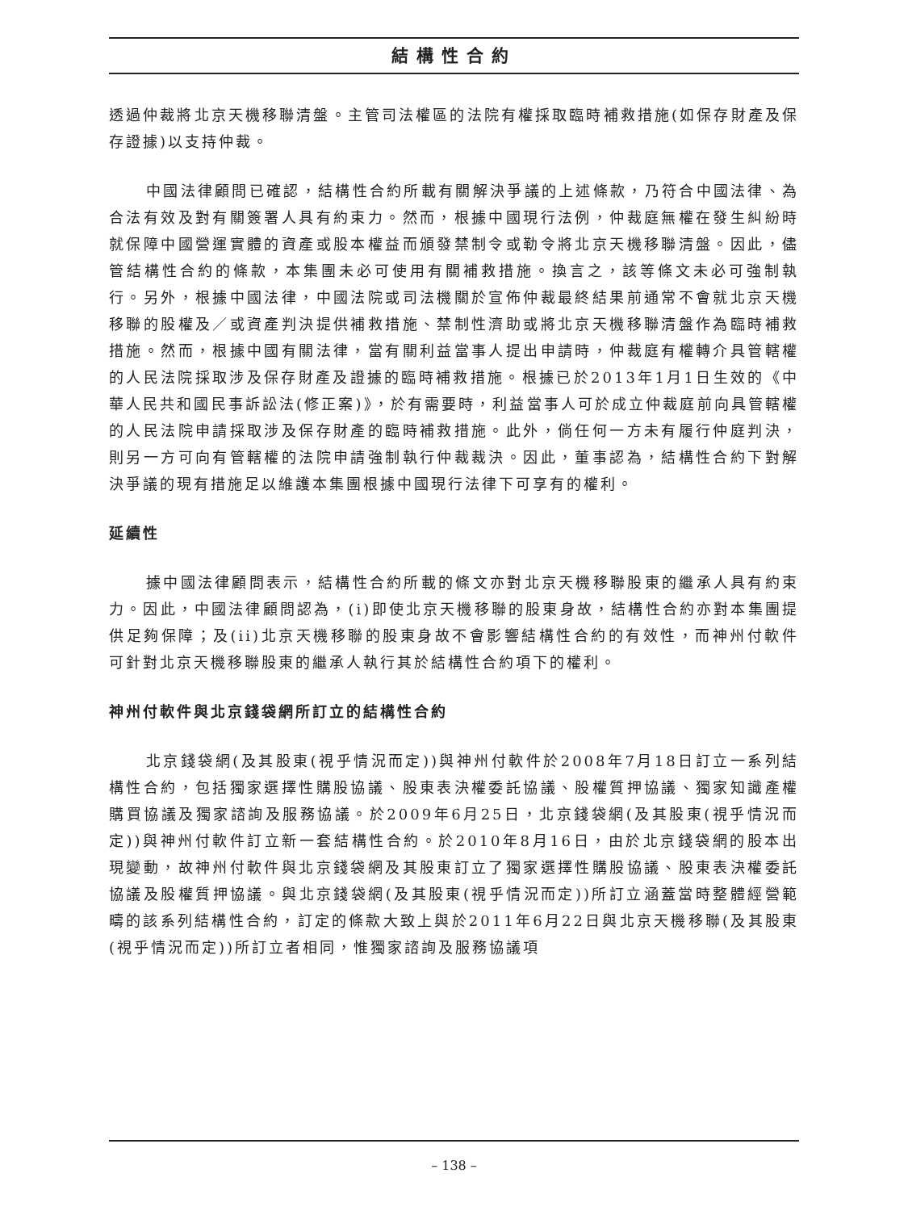結構性合約
透過仲裁將北京天機移聯清盤。主管司法權區的法院有權採取臨時補救措施(如保存財產及保存證據)以支持仲裁。
中國法律顧問已確認，結構性合約所載有關解決爭議的上述條款，乃符合中國法律、為合法有效及對有關簽署人具有約束力。然而，根據中國現行法例，仲裁庭無權在發生糾紛時就保障中國營運實體的資產或股本權益而頒發禁制令或勒令將北京天機移聯清盤。因此，儘管結構性合約的條款，本集團未必可使用有關補救措施。換言之，該等條文未必可強制執行。另外，根據中國法律，中國法院或司法機關於宣佈仲裁最終結果前通常不會就北京天機移聯的股權及／或資產判決提供補救措施、禁制性濟助或將北京天機移聯清盤作為臨時補救措施。然而，根據中國有關法律，當有關利益當事人提出申請時，仲裁庭有權轉介具管轄權的人民法院採取涉及保存財產及證據的臨時補救措施。根據已於2013年1月1日生效的《中華人民共和國民事訴訟法(修正案)》，於有需要時，利益當事人可於成立仲裁庭前向具管轄權的人民法院申請採取涉及保存財產的臨時補救措施。此外，倘任何一方未有履行仲庭判決，則另一方可向有管轄權的法院申請強制執行仲裁裁決。因此，董事認為，結構性合約下對解決爭議的現有措施足以維護本集團根據中國現行法律下可享有的權利。
延續性
據中國法律顧問表示，結構性合約所載的條文亦對北京天機移聯股東的繼承人具有約束力。因此，中國法律顧問認為，(i)即使北京天機移聯的股東身故，結構性合約亦對本集團提供足夠保障；及(ii)北京天機移聯的股東身故不會影響結構性合約的有效性，而神州付軟件可針對北京天機移聯股東的繼承人執行其於結構性合約項下的權利。
神州付軟件與北京錢袋網所訂立的結構性合約
北京錢袋網(及其股東(視乎情況而定))與神州付軟件於2008年7月18日訂立一系列結構性合約，包括獨家選擇性購股協議、股東表決權委託協議、股權質押協議、獨家知識產權購買協議及獨家諮詢及服務協議。於2009年6月25日，北京錢袋網(及其股東(視乎情況而定))與神州付軟件訂立新一套結構性合約。於2010年8月16日，由於北京錢袋網的股本出現變動，故神州付軟件與北京錢袋網及其股東訂立了獨家選擇性購股協議、股東表決權委託協議及股權質押協議。與北京錢袋網(及其股東(視乎情況而定))所訂立涵蓋當時整體經營範疇的該系列結構性合約，訂定的條款大致上與於2011年6月22日與北京天機移聯(及其股東(視乎情況而定))所訂立者相同，惟獨家諮詢及服務協議項
– 138 –